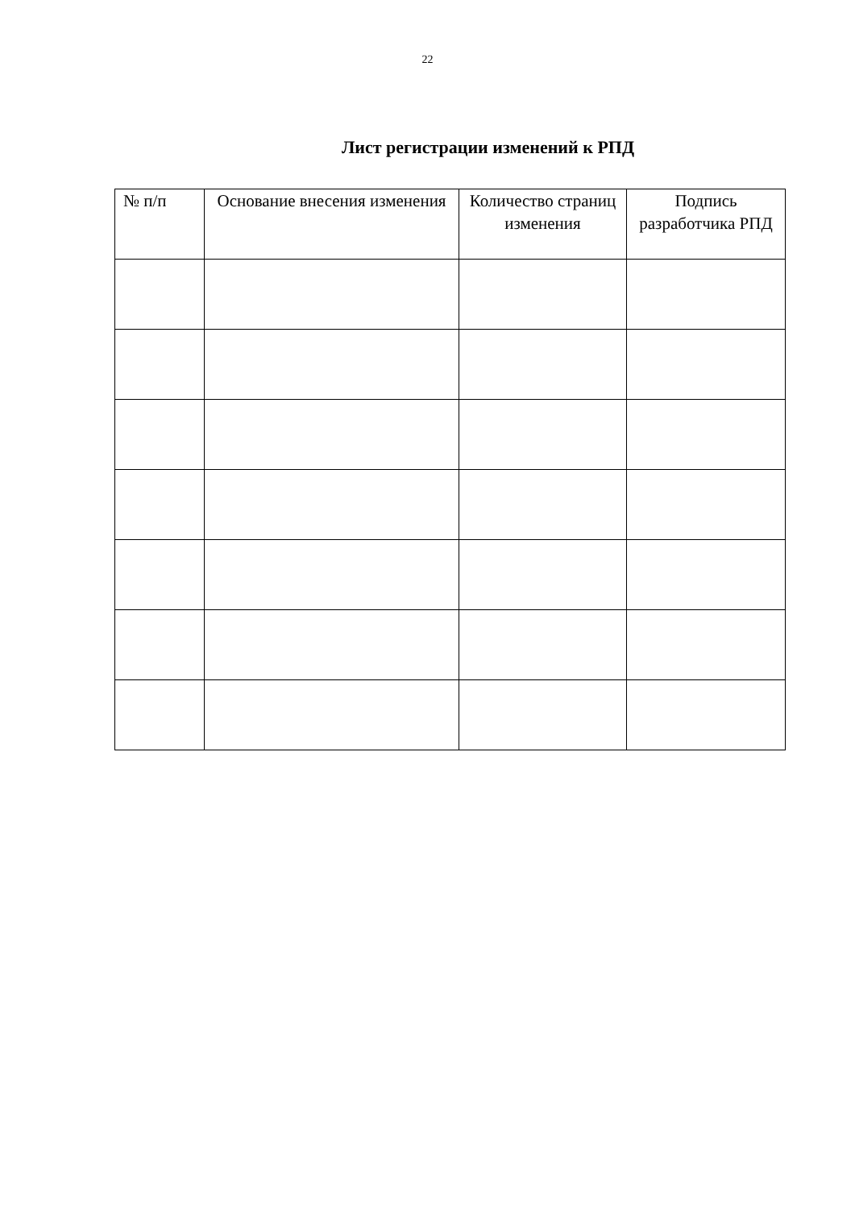22
Лист регистрации изменений к РПД
| № п/п | Основание внесения изменения | Количество страниц изменения | Подпись разработчика РПД |
| --- | --- | --- | --- |